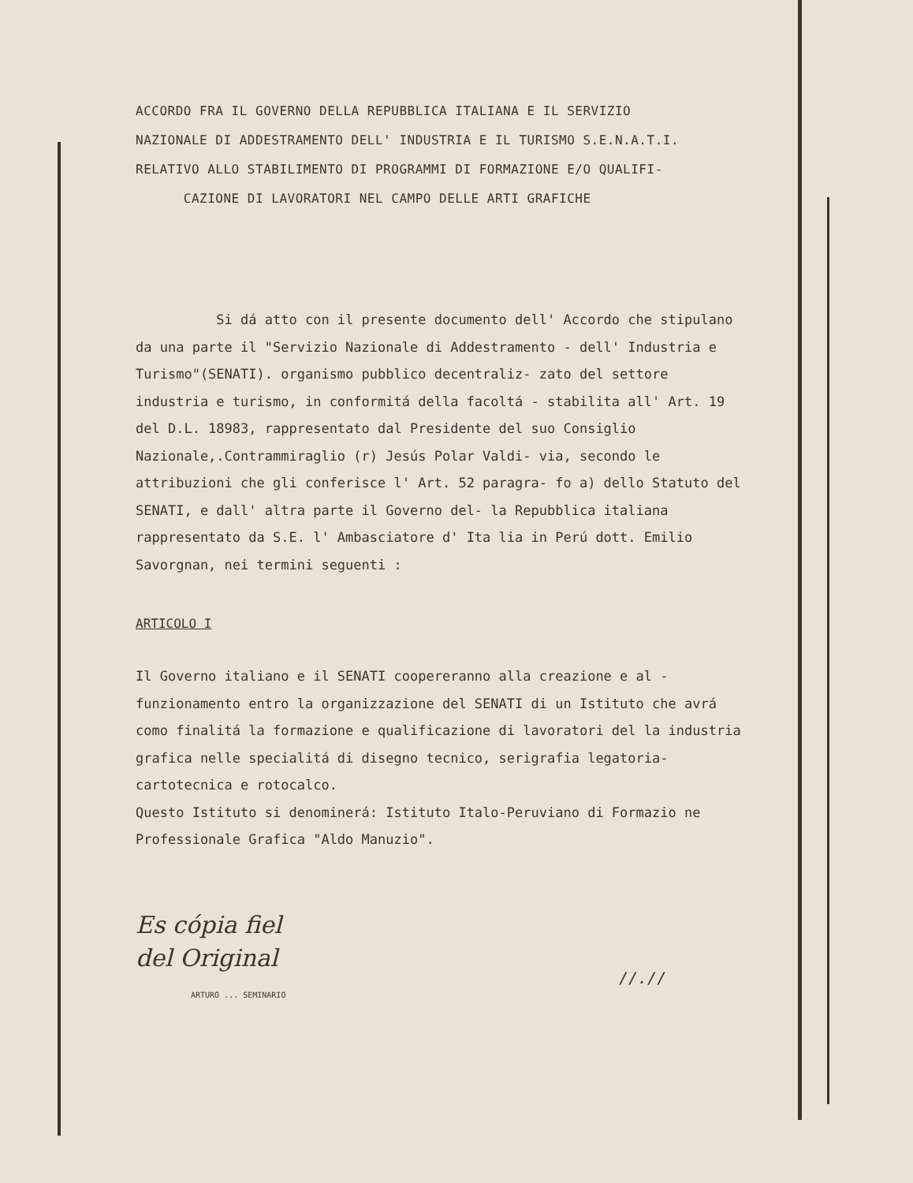ACCORDO FRA IL GOVERNO DELLA REPUBBLICA ITALIANA E IL SERVIZIO
NAZIONALE DI ADDESTRAMENTO DELL' INDUSTRIA E IL TURISMO S.E.N.A.T.I.
RELATIVO ALLO STABILIMENTO DI PROGRAMMI DI FORMAZIONE E/O QUALIFI-
CAZIONE DI LAVORATORI NEL CAMPO DELLE ARTI GRAFICHE
Si dá atto con il presente documento dell' Accordo che stipulano da una parte il "Servizio Nazionale di Addestramento - dell' Industria e Turismo"(SENATI). organismo pubblico decentraliz- zato del settore industria e turismo, in conformitá della facoltá - stabilita all' Art. 19 del D.L. 18983, rappresentato dal Presidente del suo Consiglio Nazionale,.Contrammiraglio (r) Jesús Polar Valdi- via, secondo le attribuzioni che gli conferisce l' Art. 52 paragra- fo a) dello Statuto del SENATI, e dall' altra parte il Governo del- la Repubblica italiana rappresentato da S.E. l' Ambasciatore d' Ita lia in Perú dott. Emilio Savorgnan, nei termini seguenti :
ARTICOLO I
Il Governo italiano e il SENATI coopereranno alla creazione e al - funzionamento entro la organizzazione del SENATI di un Istituto che avrá como finalitá la formazione e qualificazione di lavoratori del la industria grafica nelle specialitá di disegno tecnico, serigrafia legatoria-cartotecnica e rotocalco.
Questo Istituto si denominerá: Istituto Italo-Peruviano di Formazio ne Professionale Grafica "Aldo Manuzio".
Es cópia fiel
del Original
ARTURO ... SEMINARIO
//.//